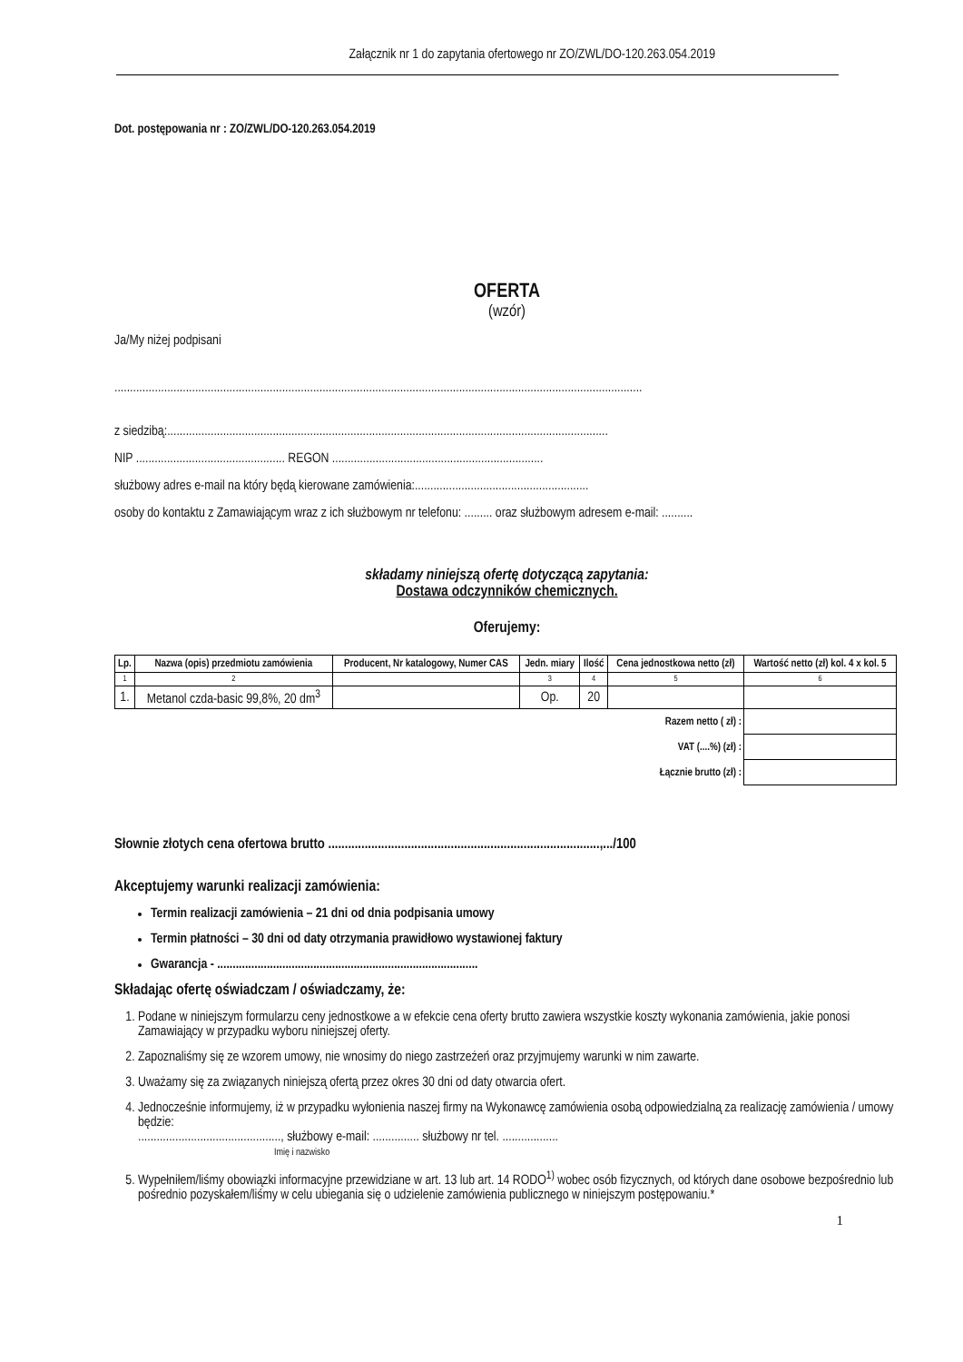Załącznik nr 1 do zapytania ofertowego nr ZO/ZWL/DO-120.263.054.2019
Dot. postępowania nr : ZO/ZWL/DO-120.263.054.2019
OFERTA
(wzór)
Ja/My niżej podpisani
..........................................................................................................................................................................
z siedzibą:..............................................................................................................................................
NIP ................................................ REGON ....................................................................
służbowy adres e-mail na który będą kierowane zamówienia:........................................................
osoby do kontaktu z Zamawiającym wraz z ich służbowym nr telefonu: ......... oraz służbowym adresem e-mail: ..........
składamy niniejszą ofertę dotyczącą zapytania:
Dostawa odczynników chemicznych.
Oferujemy:
| Lp. | Nazwa (opis) przedmiotu zamówienia | Producent, Nr katalogowy, Numer CAS | Jedn. miary | Ilość | Cena jednostkowa netto (zł) | Wartość netto (zł) kol. 4 x kol. 5 |
| --- | --- | --- | --- | --- | --- | --- |
| 1 | 2 | | 3 | 4 | 5 | 6 |
| 1. | Metanol czda-basic 99,8%, 20 dm<sup>3</sup> | | Op. | 20 | | |
| | Razem netto ( zł) : | | | | | |
| | VAT (....%) (zł) : | | | | | |
| | Łącznie brutto (zł) : | | | | | |
Słownie złotych cena ofertowa brutto ..................................................................................,.../100
Akceptujemy warunki realizacji zamówienia:
Termin realizacji zamówienia – 21 dni od dnia podpisania umowy
Termin płatności – 30 dni od daty otrzymania prawidłowo wystawionej faktury
Gwarancja - ....................................................................................
Składając ofertę oświadczam / oświadczamy, że:
1. Podane w niniejszym formularzu ceny jednostkowe a w efekcie cena oferty brutto zawiera wszystkie koszty wykonania zamówienia, jakie ponosi Zamawiający w przypadku wyboru niniejszej oferty.
2. Zapoznaliśmy się ze wzorem umowy, nie wnosimy do niego zastrzeżeń oraz przyjmujemy warunki w nim zawarte.
3. Uważamy się za związanych niniejszą ofertą przez okres 30 dni od daty otwarcia ofert.
4. Jednocześnie informujemy, iż w przypadku wyłonienia naszej firmy na Wykonawcę zamówienia osobą odpowiedzialną za realizację zamówienia / umowy będzie:
.............................................., służbowy e-mail: ............... służbowy nr tel. ..................
Imię i nazwisko
5. Wypełniłem/liśmy obowiązki informacyjne przewidziane w art. 13 lub art. 14 RODO<sup>1)</sup> wobec osób fizycznych, od których dane osobowe bezpośrednio lub pośrednio pozyskałem/liśmy w celu ubiegania się o udzielenie zamówienia publicznego w niniejszym postępowaniu.*
1